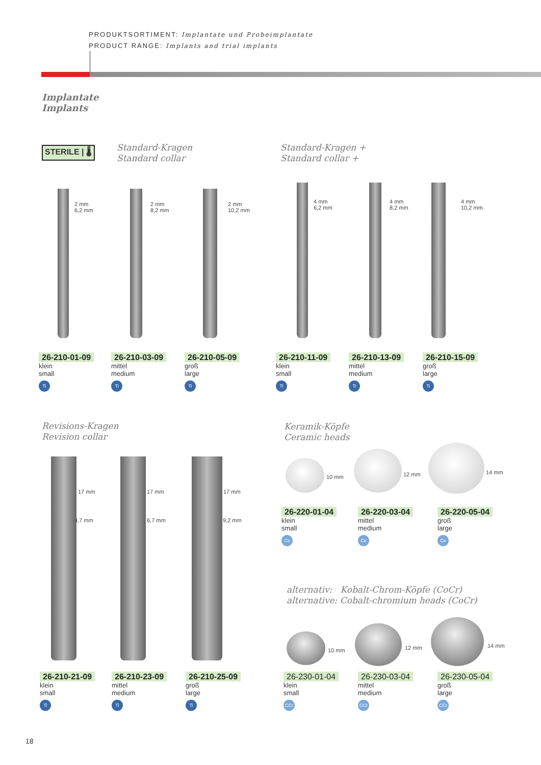PRODUKTSORTIMENT: Implantate und Probeimplantate
PRODUCT RANGE: Implants and trial implants
Implantate
Implants
STERILE | 🌡
Standard-Kragen
Standard collar
Standard-Kragen +
Standard collar +
2 mm
6,2 mm
2 mm
8,2 mm
2 mm
10,2 mm
4 mm
6,2 mm
4 mm
8,2 mm
4 mm
10,2 mm
26-210-01-09
klein
small
Ti
26-210-03-09
mittel
medium
Ti
26-210-05-09
groß
large
Ti
26-210-11-09
klein
small
Ti
26-210-13-09
mittel
medium
Ti
26-210-15-09
groß
large
Ti
Revisions-Kragen
Revision collar
Keramik-Köpfe
Ceramic heads
17 mm
4,7 mm
17 mm
6,7 mm
17 mm
9,2 mm
10 mm 12 mm 14 mm
26-220-01-04
klein
small
Ce
26-220-03-04
mittel
medium
Ce
26-220-05-04
groß
large
Ce
alternativ: Kobalt-Chrom-Köpfe (CoCr)
alternative: Cobalt-chromium heads (CoCr)
10 mm 12 mm 14 mm
26-210-21-09
klein
small
Ti
26-210-23-09
mittel
medium
Ti
26-210-25-09
groß
large
Ti
26-230-01-04
klein
small
CCr
26-230-03-04
mittel
medium
CCr
26-230-05-04
groß
large
CCr
18